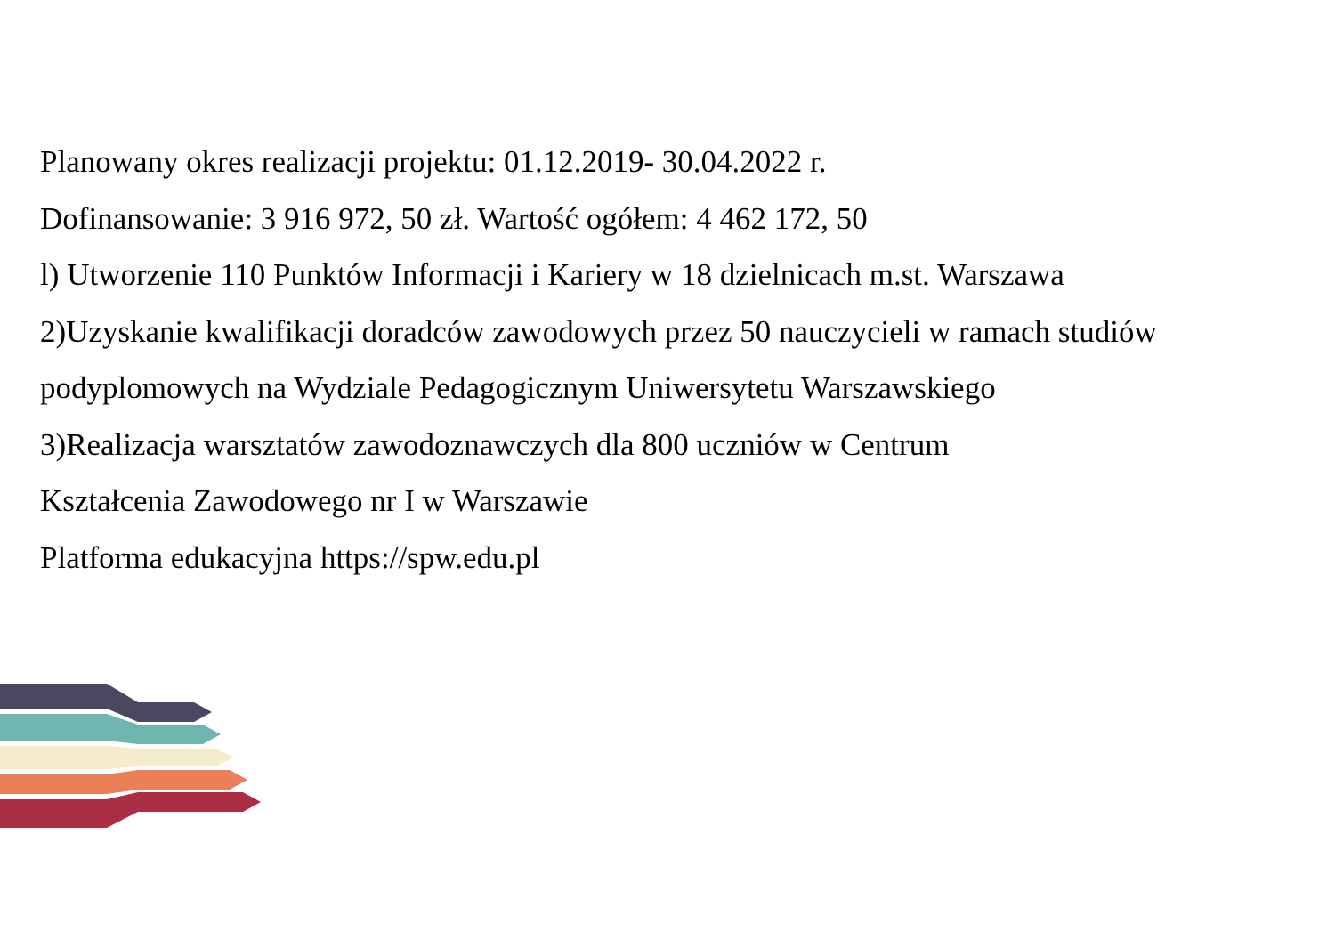Planowany okres realizacji projektu: 01.12.2019- 30.04.2022 r.
Dofinansowanie: 3 916 972, 50 zł. Wartość ogółem: 4 462 172, 50
l) Utworzenie 110 Punktów Informacji i Kariery w 18 dzielnicach m.st. Warszawa
2)Uzyskanie kwalifikacji doradców zawodowych przez 50 nauczycieli w ramach studiów
podyplomowych na Wydziale Pedagogicznym Uniwersytetu Warszawskiego
3)Realizacja warsztatów zawodoznawczych dla 800 uczniów w Centrum
Kształcenia Zawodowego nr I w Warszawie
Platforma edukacyjna https://spw.edu.pl